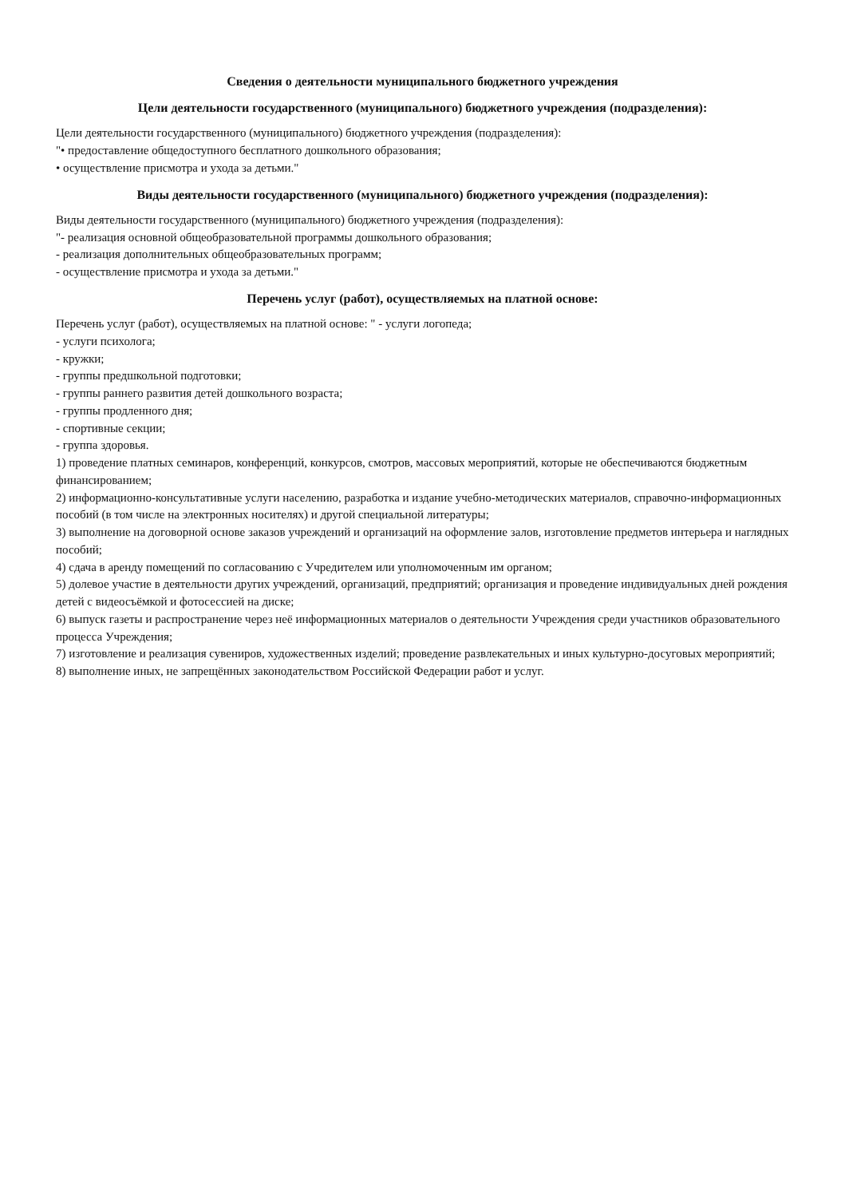Сведения о деятельности муниципального бюджетного учреждения
Цели деятельности государственного (муниципального) бюджетного учреждения (подразделения):
Цели деятельности государственного (муниципального) бюджетного учреждения (подразделения):
"• предоставление общедоступного бесплатного дошкольного образования;
• осуществление присмотра и ухода за детьми."
Виды деятельности государственного (муниципального) бюджетного учреждения (подразделения):
Виды деятельности государственного (муниципального) бюджетного учреждения (подразделения):
"- реализация основной общеобразовательной программы дошкольного образования;
- реализация дополнительных общеобразовательных программ;
- осуществление присмотра и ухода за детьми."
Перечень услуг (работ), осуществляемых на платной основе:
Перечень услуг (работ), осуществляемых на платной основе: " - услуги логопеда;
- услуги психолога;
- кружки;
- группы предшкольной подготовки;
- группы раннего развития детей дошкольного возраста;
- группы продленного дня;
- спортивные секции;
- группа здоровья.
1) проведение платных семинаров, конференций, конкурсов, смотров, массовых мероприятий, которые не обеспечиваются бюджетным финансированием;
2) информационно-консультативные услуги населению, разработка и издание учебно-методических материалов, справочно-информационных пособий (в том числе на электронных носителях) и другой специальной литературы;
3) выполнение на договорной основе заказов учреждений и организаций на оформление залов, изготовление предметов интерьера и наглядных пособий;
4) сдача в аренду помещений по согласованию с Учредителем или уполномоченным им органом;
5) долевое участие в деятельности других учреждений, организаций, предприятий; организация и проведение индивидуальных дней рождения детей с видеосъёмкой и фотосессией на диске;
6) выпуск газеты и распространение через неё информационных материалов о деятельности Учреждения среди участников образовательного процесса Учреждения;
7) изготовление и реализация сувениров, художественных изделий; проведение развлекательных и иных культурно-досуговых мероприятий;
8) выполнение иных, не запрещённых законодательством Российской Федерации работ и услуг.